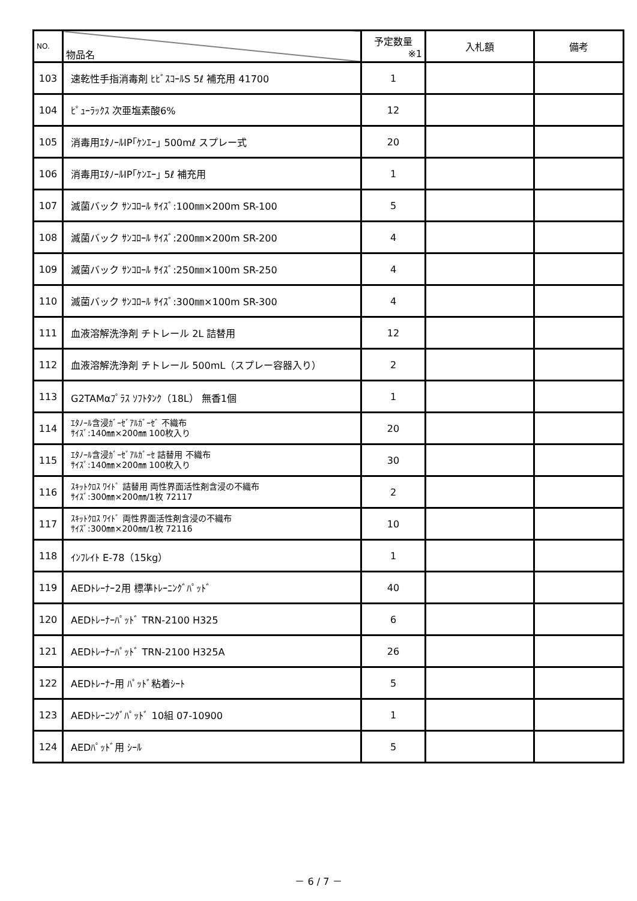| NO. | 物品名 | 予定数量 ※1 | 入札額 | 備考 |
| --- | --- | --- | --- | --- |
| 103 | 速乾性手指消毒剤 ﾋﾋﾞｽｺｰﾙS 5ℓ 補充用 41700 | 1 | | |
| 104 | ﾋﾟｭｰﾗｯｸｽ 次亜塩素酸6% | 12 | | |
| 105 | 消毒用ｴﾀﾉｰﾙIP｢ｹﾝｴｰ｣ 500mℓ スプレー式 | 20 | | |
| 106 | 消毒用ｴﾀﾉｰﾙIP｢ｹﾝｴｰ｣ 5ℓ 補充用 | 1 | | |
| 107 | 滅菌バック ｻﾝｺﾛｰﾙ ｻｲｽﾞ:100㎜×200m SR-100 | 5 | | |
| 108 | 滅菌バック ｻﾝｺﾛｰﾙ ｻｲｽﾞ:200㎜×200m SR-200 | 4 | | |
| 109 | 滅菌バック ｻﾝｺﾛｰﾙ ｻｲｽﾞ:250㎜×100m SR-250 | 4 | | |
| 110 | 滅菌バック ｻﾝｺﾛｰﾙ ｻｲｽﾞ:300㎜×100m SR-300 | 4 | | |
| 111 | 血液溶解洗浄剤 チトレール 2L 詰替用 | 12 | | |
| 112 | 血液溶解洗浄剤 チトレール 500mL（スプレー容器入り） | 2 | | |
| 113 | G2TAMαﾌﾟﾗｽ ｿﾌﾄﾀﾝｸ（18L） 無香1個 | 1 | | |
| 114 | ｴﾀﾉｰﾙ含浸ｶﾞｰｾﾞｱﾙｶﾞｰｾﾞ 不織布 ｻｲｽﾞ:140㎜×200㎜ 100枚入り | 20 | | |
| 115 | ｴﾀﾉｰﾙ含浸ｶﾞｰｾﾞｱﾙｶﾞｰｾ 詰替用 不織布 ｻｲｽﾞ:140㎜×200㎜ 100枚入り | 30 | | |
| 116 | ｽｷｯﾄｸﾛｽ ﾜｲﾄﾞ 詰替用 両性界面活性剤含浸の不織布 ｻｲｽﾞ:300㎜×200㎜/1枚 72117 | 2 | | |
| 117 | ｽｷｯﾄｸﾛｽ ﾜｲﾄﾞ 両性界面活性剤含浸の不織布 ｻｲｽﾞ:300㎜×200㎜/1枚 72116 | 10 | | |
| 118 | ｲﾝﾌﾚｲﾄ E-78（15kg） | 1 | | |
| 119 | AEDﾄﾚｰﾅｰ2用 標準ﾄﾚｰﾆﾝｸﾞﾊﾟｯﾄﾞ | 40 | | |
| 120 | AEDﾄﾚｰﾅｰﾊﾟｯﾄﾞ TRN-2100 H325 | 6 | | |
| 121 | AEDﾄﾚｰﾅｰﾊﾟｯﾄﾞ TRN-2100 H325A | 26 | | |
| 122 | AEDﾄﾚｰﾅｰ用 ﾊﾟｯﾄﾞ粘着ｼｰﾄ | 5 | | |
| 123 | AEDﾄﾚｰﾆﾝｸﾞﾊﾟｯﾄﾞ 10組 07-10900 | 1 | | |
| 124 | AEDﾊﾟｯﾄﾞ用 ｼｰﾙ | 5 | | |
－ 6 / 7 －